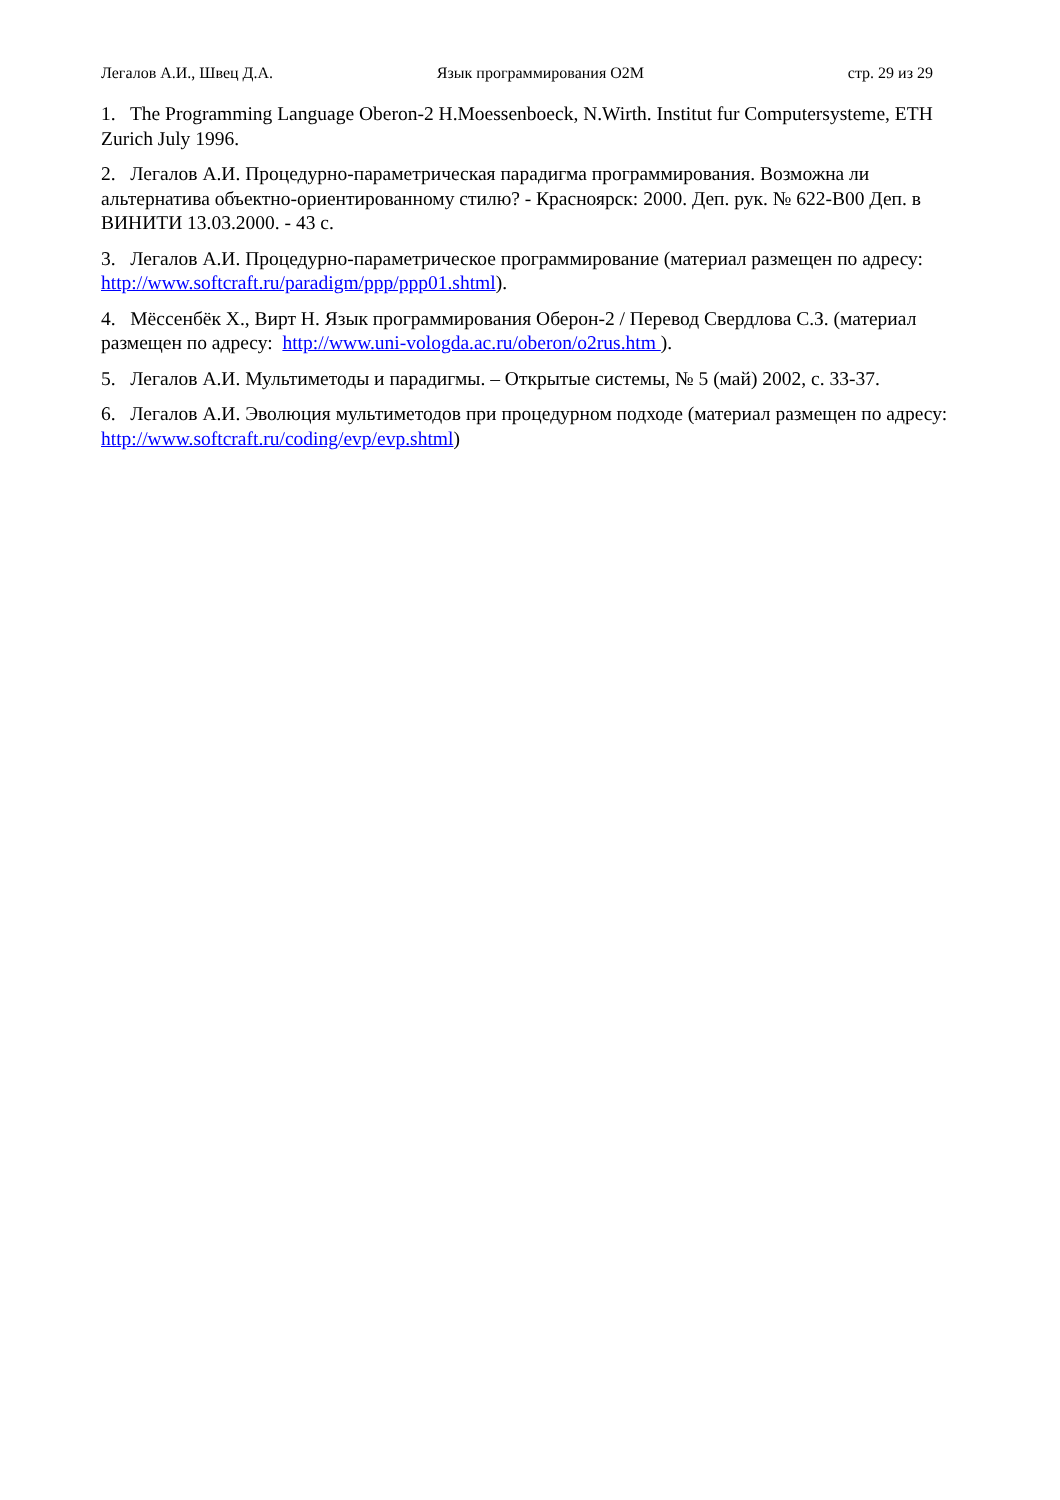Легалов А.И., Швец Д.А. Язык программирования О2М стр. 29 из 29
1. The Programming Language Oberon-2 H.Moessenboeck, N.Wirth. Institut fur Computersysteme, ETH Zurich July 1996.
2. Легалов А.И. Процедурно-параметрическая парадигма программирования. Возможна ли альтернатива объектно-ориентированному стилю? - Красноярск: 2000. Деп. рук. № 622-В00 Деп. в ВИНИТИ 13.03.2000. - 43 с.
3. Легалов А.И. Процедурно-параметрическое программирование (материал размещен по адресу: http://www.softcraft.ru/paradigm/ppp/ppp01.shtml).
4. Мёссенбёк Х., Вирт Н. Язык программирования Оберон-2 / Перевод Свердлова С.З. (материал размещен по адресу: http://www.uni-vologda.ac.ru/oberon/o2rus.htm ).
5. Легалов А.И. Мультиметоды и парадигмы. – Открытые системы, № 5 (май) 2002, с. 33-37.
6. Легалов А.И. Эволюция мультиметодов при процедурном подходе (материал размещен по адресу: http://www.softcraft.ru/coding/evp/evp.shtml)